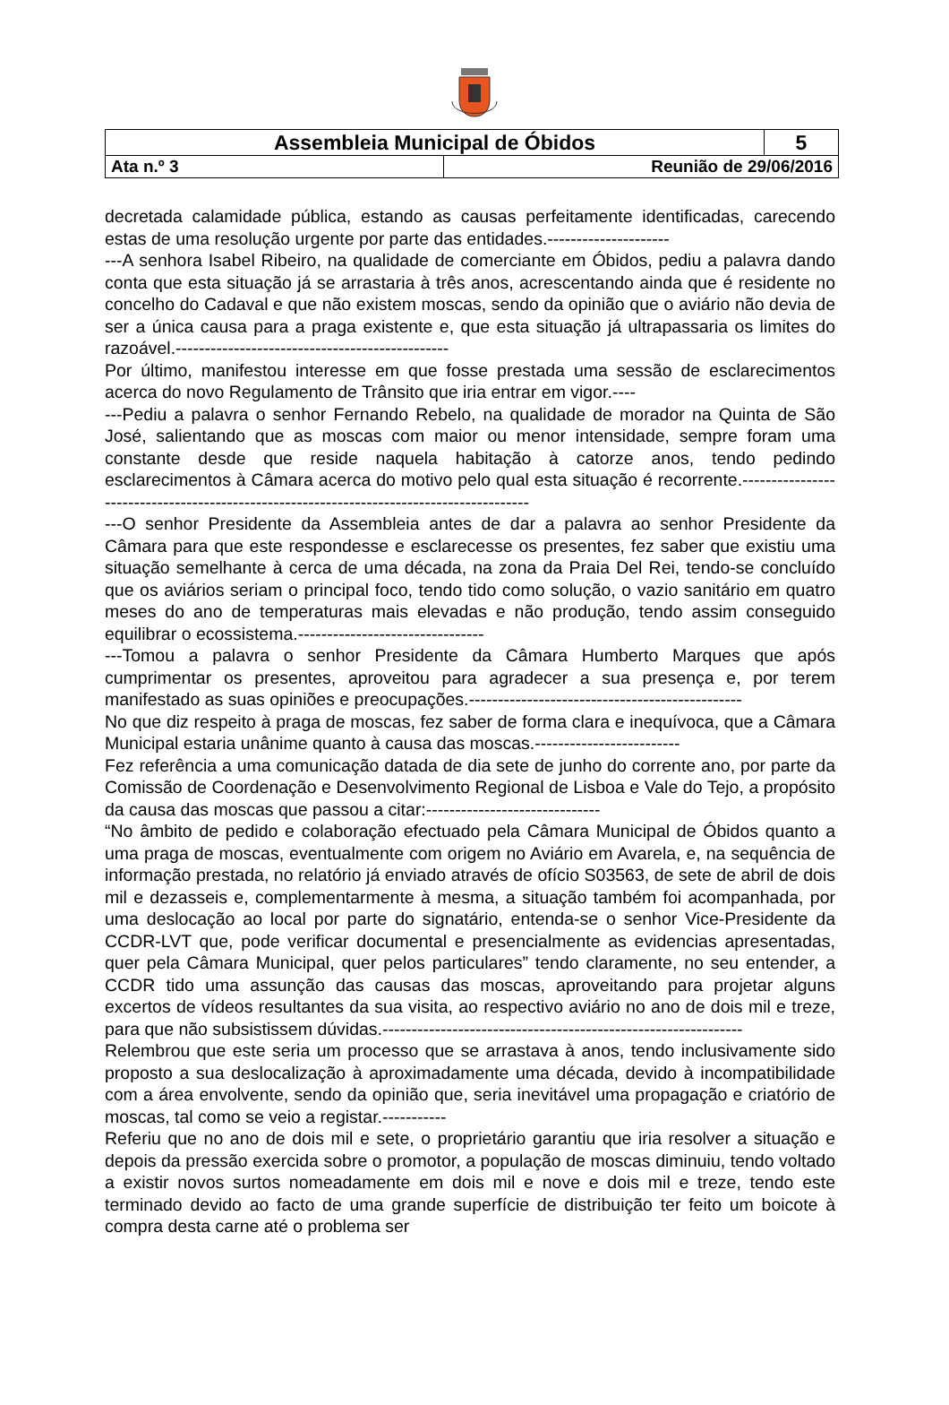| Assembleia Municipal de Óbidos | | 5 |
| Ata n.º 3 | Reunião de 29/06/2016 | |
decretada calamidade pública, estando as causas perfeitamente identificadas, carecendo estas de uma resolução urgente por parte das entidades.---------------------
---A senhora Isabel Ribeiro, na qualidade de comerciante em Óbidos, pediu a palavra dando conta que esta situação já se arrastaria à três anos, acrescentando ainda que é residente no concelho do Cadaval e que não existem moscas, sendo da opinião que o aviário não devia de ser a única causa para a praga existente e, que esta situação já ultrapassaria os limites do razoável.-----------------------------------------------
Por último, manifestou interesse em que fosse prestada uma sessão de esclarecimentos acerca do novo Regulamento de Trânsito que iria entrar em vigor.----
---Pediu a palavra o senhor Fernando Rebelo, na qualidade de morador na Quinta de São José, salientando que as moscas com maior ou menor intensidade, sempre foram uma constante desde que reside naquela habitação à catorze anos, tendo pedindo esclarecimentos à Câmara acerca do motivo pelo qual esta situação é recorrente.-----------------------------------------------------------------------------------------
---O senhor Presidente da Assembleia antes de dar a palavra ao senhor Presidente da Câmara para que este respondesse e esclarecesse os presentes, fez saber que existiu uma situação semelhante à cerca de uma década, na zona da Praia Del Rei, tendo-se concluído que os aviários seriam o principal foco, tendo tido como solução, o vazio sanitário em quatro meses do ano de temperaturas mais elevadas e não produção, tendo assim conseguido equilibrar o ecossistema.--------------------------------
---Tomou a palavra o senhor Presidente da Câmara Humberto Marques que após cumprimentar os presentes, aproveitou para agradecer a sua presença e, por terem manifestado as suas opiniões e preocupações.-----------------------------------------------
No que diz respeito à praga de moscas, fez saber de forma clara e inequívoca, que a Câmara Municipal estaria unânime quanto à causa das moscas.-------------------------
Fez referência a uma comunicação datada de dia sete de junho do corrente ano, por parte da Comissão de Coordenação e Desenvolvimento Regional de Lisboa e Vale do Tejo, a propósito da causa das moscas que passou a citar:------------------------------
“No âmbito de pedido e colaboração efectuado pela Câmara Municipal de Óbidos quanto a uma praga de moscas, eventualmente com origem no Aviário em Avarela, e, na sequência de informação prestada, no relatório já enviado através de ofício S03563, de sete de abril de dois mil e dezasseis e, complementarmente à mesma, a situação também foi acompanhada, por uma deslocação ao local por parte do signatário, entenda-se o senhor Vice-Presidente da CCDR-LVT que, pode verificar documental e presencialmente as evidencias apresentadas, quer pela Câmara Municipal, quer pelos particulares” tendo claramente, no seu entender, a CCDR tido uma assunção das causas das moscas, aproveitando para projetar alguns excertos de vídeos resultantes da sua visita, ao respectivo aviário no ano de dois mil e treze, para que não subsistissem dúvidas.--------------------------------------------------------------
Relembrou que este seria um processo que se arrastava à anos, tendo inclusivamente sido proposto a sua deslocalização à aproximadamente uma década, devido à incompatibilidade com a área envolvente, sendo da opinião que, seria inevitável uma propagação e criatório de moscas, tal como se veio a registar.-----------
Referiu que no ano de dois mil e sete, o proprietário garantiu que iria resolver a situação e depois da pressão exercida sobre o promotor, a população de moscas diminuiu, tendo voltado a existir novos surtos nomeadamente em dois mil e nove e dois mil e treze, tendo este terminado devido ao facto de uma grande superfície de distribuição ter feito um boicote à compra desta carne até o problema ser